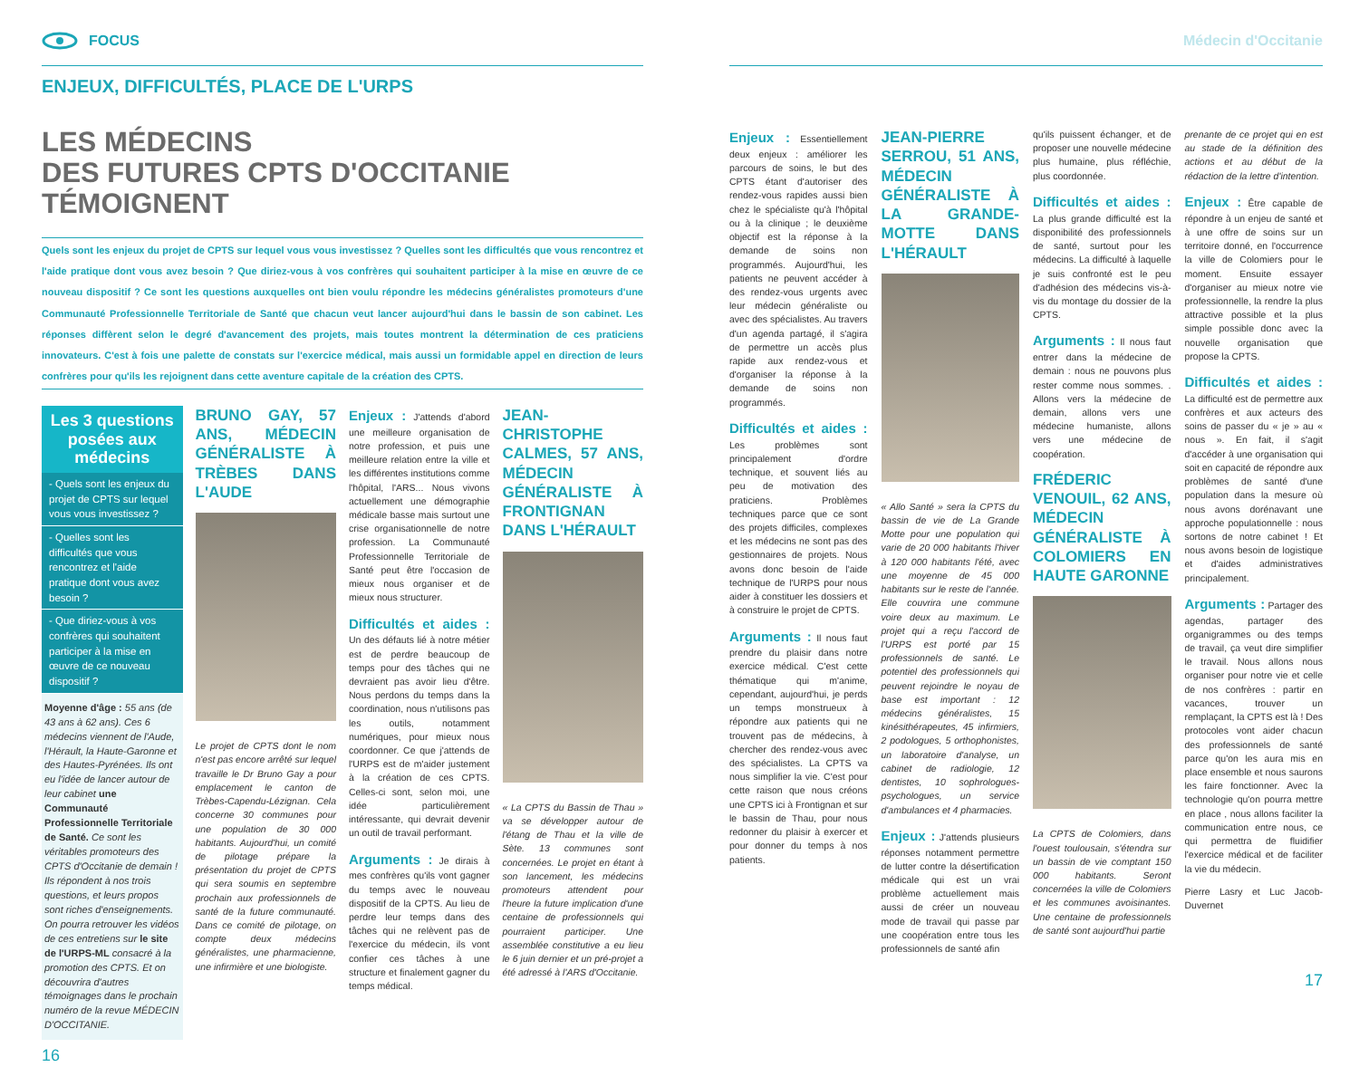FOCUS
ENJEUX, DIFFICULTÉS, PLACE DE L'URPS
LES MÉDECINS
DES FUTURES CPTS D'OCCITANIE TÉMOIGNENT
Quels sont les enjeux du projet de CPTS sur lequel vous vous investissez ? Quelles sont les difficultés que vous rencontrez et l'aide pratique dont vous avez besoin ? Que diriez-vous à vos confrères qui souhaitent participer à la mise en œuvre de ce nouveau dispositif ? Ce sont les questions auxquelles ont bien voulu répondre les médecins généralistes promoteurs d'une Communauté Professionnelle Territoriale de Santé que chacun veut lancer aujourd'hui dans le bassin de son cabinet. Les réponses diffèrent selon le degré d'avancement des projets, mais toutes montrent la détermination de ces praticiens innovateurs. C'est à fois une palette de constats sur l'exercice médical, mais aussi un formidable appel en direction de leurs confrères pour qu'ils les rejoignent dans cette aventure capitale de la création des CPTS.
Les 3 questions posées aux médecins
- Quels sont les enjeux du projet de CPTS sur lequel vous vous investissez ?
- Quelles sont les difficultés que vous rencontrez et l'aide pratique dont vous avez besoin ?
- Que diriez-vous à vos confrères qui souhaitent participer à la mise en œuvre de ce nouveau dispositif ?
Moyenne d'âge : 55 ans (de 43 ans à 62 ans). Ces 6 médecins viennent de l'Aude, l'Hérault, la Haute-Garonne et des Hautes-Pyrénées. Ils ont eu l'idée de lancer autour de leur cabinet une Communauté Professionnelle Territoriale de Santé. Ce sont les véritables promoteurs des CPTS d'Occitanie de demain !
Ils répondent à nos trois questions, et leurs propos sont riches d'enseignements.
On pourra retrouver les vidéos de ces entretiens sur le site de l'URPS-ML consacré à la promotion des CPTS. Et on découvrira d'autres témoignages dans le prochain numéro de la revue MÉDECIN D'OCCITANIE.
BRUNO GAY, 57 ANS, MÉDECIN GÉNÉRALISTE À TRÈBES DANS L'AUDE
Le projet de CPTS dont le nom n'est pas encore arrêté sur lequel travaille le Dr Bruno Gay a pour emplacement le canton de Trèbes-Capendu-Lézignan. Cela concerne 30 communes pour une population de 30 000 habitants. Aujourd'hui, un comité de pilotage prépare la présentation du projet de CPTS qui sera soumis en septembre prochain aux professionnels de santé de la future communauté. Dans ce comité de pilotage, on compte deux médecins généralistes, une pharmacienne, une infirmière et une biologiste.
Enjeux : J'attends d'abord une meilleure organisation de notre profession, et puis une meilleure relation entre la ville et les différentes institutions comme l'hôpital, l'ARS... Nous vivons actuellement une démographie médicale basse mais surtout une crise organisationnelle de notre profession. La Communauté Professionnelle Territoriale de Santé peut être l'occasion de mieux nous organiser et de mieux nous structurer.
Difficultés et aides : Un des défauts lié à notre métier est de perdre beaucoup de temps pour des tâches qui ne devraient pas avoir lieu d'être. Nous perdons du temps dans la coordination, nous n'utilisons pas les outils, notamment numériques, pour mieux nous coordonner. Ce que j'attends de l'URPS est de m'aider justement à la création de ces CPTS. Celles-ci sont, selon moi, une idée particulièrement intéressante, qui devrait devenir un outil de travail performant.
Arguments : Je dirais à mes confrères qu'ils vont gagner du temps avec le nouveau dispositif de la CPTS. Au lieu de perdre leur temps dans des tâches qui ne relèvent pas de l'exercice du médecin, ils vont confier ces tâches à une structure et finalement gagner du temps médical.
JEAN-CHRISTOPHE CALMES, 57 ANS, MÉDECIN GÉNÉRALISTE À FRONTIGNAN DANS L'HÉRAULT
« La CPTS du Bassin de Thau » va se développer autour de l'étang de Thau et la ville de Sète. 13 communes sont concernées. Le projet en étant à son lancement, les médecins promoteurs attendent pour l'heure la future implication d'une centaine de professionnels qui pourraient participer. Une assemblée constitutive a eu lieu le 6 juin dernier et un pré-projet a été adressé à l'ARS d'Occitanie.
16
Médecin d'Occitanie
Enjeux : Essentiellement deux enjeux : améliorer les parcours de soins, le but des CPTS étant d'autoriser des rendez-vous rapides aussi bien chez le spécialiste qu'à l'hôpital ou à la clinique ; le deuxième objectif est la réponse à la demande de soins non programmés. Aujourd'hui, les patients ne peuvent accéder à des rendez-vous urgents avec leur médecin généraliste ou avec des spécialistes. Au travers d'un agenda partagé, il s'agira de permettre un accès plus rapide aux rendez-vous et d'organiser la réponse à la demande de soins non programmés.
Difficultés et aides : Les problèmes sont principalement d'ordre technique, et souvent liés au peu de motivation des praticiens. Problèmes techniques parce que ce sont des projets difficiles, complexes et les médecins ne sont pas des gestionnaires de projets. Nous avons donc besoin de l'aide technique de l'URPS pour nous aider à constituer les dossiers et à construire le projet de CPTS.
Arguments : Il nous faut prendre du plaisir dans notre exercice médical. C'est cette thématique qui m'anime, cependant, aujourd'hui, je perds un temps monstrueux à répondre aux patients qui ne trouvent pas de médecins, à chercher des rendez-vous avec des spécialistes. La CPTS va nous simplifier la vie. C'est pour cette raison que nous créons une CPTS ici à Frontignan et sur le bassin de Thau, pour nous redonner du plaisir à exercer et pour donner du temps à nos patients.
JEAN-PIERRE SERROU, 51 ANS, MÉDECIN GÉNÉRALISTE À LA GRANDE-MOTTE DANS L'HÉRAULT
« Allo Santé » sera la CPTS du bassin de vie de La Grande Motte pour une population qui varie de 20 000 habitants l'hiver à 120 000 habitants l'été, avec une moyenne de 45 000 habitants sur le reste de l'année. Elle couvrira une commune voire deux au maximum. Le projet qui a reçu l'accord de l'URPS est porté par 15 professionnels de santé. Le potentiel des professionnels qui peuvent rejoindre le noyau de base est important : 12 médecins généralistes, 15 kinésithérapeutes, 45 infirmiers, 2 podologues, 5 orthophonistes, un laboratoire d'analyse, un cabinet de radiologie, 12 dentistes, 10 sophrologues-psychologues, un service d'ambulances et 4 pharmacies.
Enjeux : J'attends plusieurs réponses notamment permettre de lutter contre la désertification médicale qui est un vrai problème actuellement mais aussi de créer un nouveau mode de travail qui passe par une coopération entre tous les professionnels de santé afin
qu'ils puissent échanger, et de proposer une nouvelle médecine plus humaine, plus réfléchie, plus coordonnée.
Difficultés et aides : La plus grande difficulté est la disponibilité des professionnels de santé, surtout pour les médecins. La difficulté à laquelle je suis confronté est le peu d'adhésion des médecins vis-à-vis du montage du dossier de la CPTS.
Arguments : Il nous faut entrer dans la médecine de demain : nous ne pouvons plus rester comme nous sommes. . Allons vers la médecine de demain, allons vers une médecine humaniste, allons vers une médecine de coopération.
FRÉDERIC VENOUIL, 62 ANS, MÉDECIN GÉNÉRALISTE À COLOMIERS EN HAUTE GARONNE
La CPTS de Colomiers, dans l'ouest toulousain, s'étendra sur un bassin de vie comptant 150 000 habitants. Seront concernées la ville de Colomiers et les communes avoisinantes. Une centaine de professionnels de santé sont aujourd'hui partie
prenante de ce projet qui en est au stade de la définition des actions et au début de la rédaction de la lettre d'intention.
Enjeux : Être capable de répondre à un enjeu de santé et à une offre de soins sur un territoire donné, en l'occurrence la ville de Colomiers pour le moment. Ensuite essayer d'organiser au mieux notre vie professionnelle, la rendre la plus attractive possible et la plus simple possible donc avec la nouvelle organisation que propose la CPTS.
Difficultés et aides : La difficulté est de permettre aux confrères et aux acteurs des soins de passer du « je » au « nous ». En fait, il s'agit d'accéder à une organisation qui soit en capacité de répondre aux problèmes de santé d'une population dans la mesure où nous avons dorénavant une approche populationnelle : nous sortons de notre cabinet ! Et nous avons besoin de logistique et d'aides administratives principalement.
Arguments : Partager des agendas, partager des organigrammes ou des temps de travail, ça veut dire simplifier le travail. Nous allons nous organiser pour notre vie et celle de nos confrères : partir en vacances, trouver un remplaçant, la CPTS est là ! Des protocoles vont aider chacun des professionnels de santé parce qu'on les aura mis en place ensemble et nous saurons les faire fonctionner. Avec la technologie qu'on pourra mettre en place , nous allons faciliter la communication entre nous, ce qui permettra de fluidifier l'exercice médical et de faciliter la vie du médecin.
Pierre Lasry et Luc Jacob-Duvernet
17